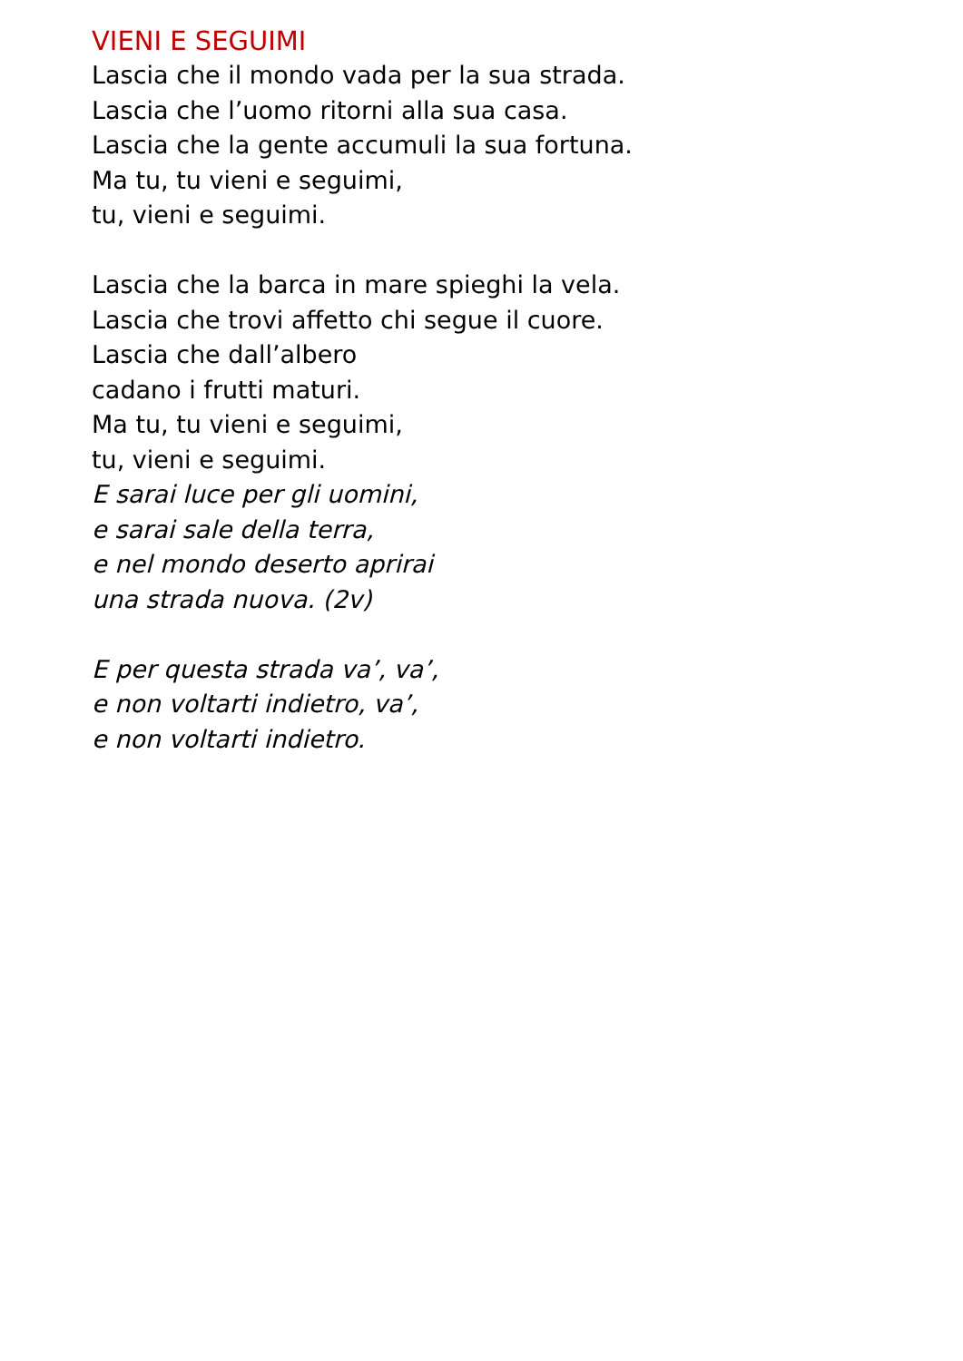VIENI E SEGUIMI
Lascia che il mondo vada per la sua strada.
Lascia che l’uomo ritorni alla sua casa.
Lascia che la gente accumuli la sua fortuna.
Ma tu, tu vieni e seguimi,
tu, vieni e seguimi.
Lascia che la barca in mare spieghi la vela.
Lascia che trovi affetto chi segue il cuore.
Lascia che dall’albero
cadano i frutti maturi.
Ma tu, tu vieni e seguimi,
tu, vieni e seguimi.
E sarai luce per gli uomini,
e sarai sale della terra,
e nel mondo deserto aprirai
una strada nuova. (2v)
E per questa strada va’, va’,
e non voltarti indietro, va’,
e non voltarti indietro.